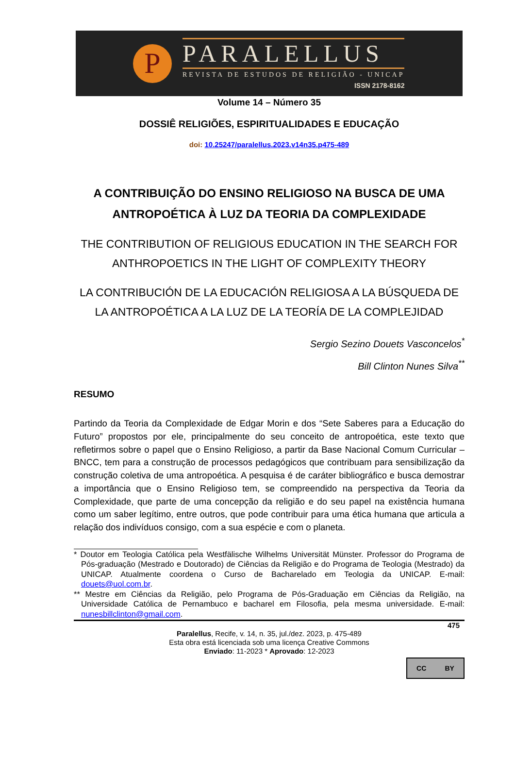P
PARALELLUS
REVISTA DE ESTUDOS DE RELIGIÃO - UNICAP
ISSN 2178-8162
Volume 14 – Número 35
DOSSIÊ RELIGIÕES, ESPIRITUALIDADES E EDUCAÇÃO
doi: 10.25247/paralellus.2023.v14n35.p475-489
A CONTRIBUIÇÃO DO ENSINO RELIGIOSO NA BUSCA DE UMA ANTROPOÉTICA À LUZ DA TEORIA DA COMPLEXIDADE
THE CONTRIBUTION OF RELIGIOUS EDUCATION IN THE SEARCH FOR ANTHROPOETICS IN THE LIGHT OF COMPLEXITY THEORY
LA CONTRIBUCIÓN DE LA EDUCACIÓN RELIGIOSA A LA BÚSQUEDA DE LA ANTROPOÉTICA A LA LUZ DE LA TEORÍA DE LA COMPLEJIDAD
Sergio Sezino Douets Vasconcelos<sup>*</sup>
Bill Clinton Nunes Silva<sup>**</sup>
RESUMO
Partindo da Teoria da Complexidade de Edgar Morin e dos “Sete Saberes para a Educação do Futuro” propostos por ele, principalmente do seu conceito de antropoética, este texto que refletirmos sobre o papel que o Ensino Religioso, a partir da Base Nacional Comum Curricular – BNCC, tem para a construção de processos pedagógicos que contribuam para sensibilização da construção coletiva de uma antropoética. A pesquisa é de caráter bibliográfico e busca demostrar a importância que o Ensino Religioso tem, se compreendido na perspectiva da Teoria da Complexidade, que parte de uma concepção da religião e do seu papel na existência humana como um saber legítimo, entre outros, que pode contribuir para uma ética humana que articula a relação dos indivíduos consigo, com a sua espécie e com o planeta.
* Doutor em Teologia Católica pela Westfälische Wilhelms Universität Münster. Professor do Programa de Pós-graduação (Mestrado e Doutorado) de Ciências da Religião e do Programa de Teologia (Mestrado) da UNICAP. Atualmente coordena o Curso de Bacharelado em Teologia da UNICAP. E-mail: douets@uol.com.br.
** Mestre em Ciências da Religião, pelo Programa de Pós-Graduação em Ciências da Religião, na Universidade Católica de Pernambuco e bacharel em Filosofia, pela mesma universidade. E-mail: nunesbillclinton@gmail.com.
475
Paralellus, Recife, v. 14, n. 35, jul./dez. 2023, p. 475-489
Esta obra está licenciada sob uma licença Creative Commons
Enviado: 11-2023 * Aprovado: 12-2023
CC BY